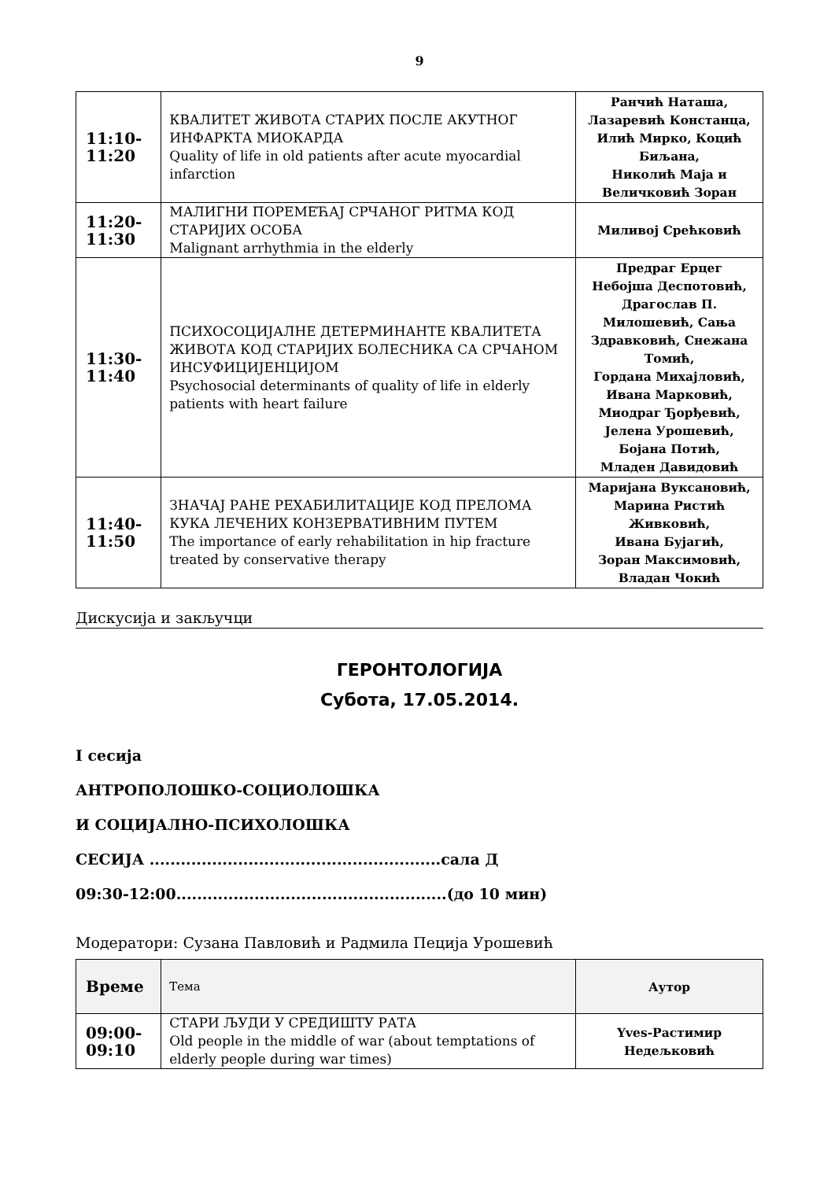9
| 11:10- 11:20 | КВАЛИТЕТ ЖИВОТА СТАРИХ ПОСЛЕ АКУТНОГ ИНФАРКТА МИОКАРДА Quality of life in old patients after acute myocardial infarction | Ранчић Наташа, Лазаревић Констанца, Илић Мирко, Коцић Биљана, Николић Маја и Величковић Зоран |
| 11:20- 11:30 | МАЛИГНИ ПОРЕМЕЋАЈ СРЧАНОГ РИТМА КОД СТАРИЈИХ ОСОБА Malignant arrhythmia in the elderly | Миливој Срећковић |
| 11:30- 11:40 | ПСИХОСОЦИЈАЛНЕ ДЕТЕРМИНАНТЕ КВАЛИТЕТА ЖИВОТА КОД СТАРИЈИХ БОЛЕСНИКА СА СРЧАНОМ ИНСУФИЦИЈЕНЦИЈОМ Psychosocial determinants of quality of life in elderly patients with heart failure | Предраг Ерцег Небојша Деспотовић, Драгослав П. Милошевић, Сања Здравковић, Снежана Томић, Гордана Михајловић, Ивана Марковић, Миодраг Ђорђевић, Јелена Урошевић, Бојана Потић, Младен Давидовић |
| 11:40- 11:50 | ЗНАЧАЈ РАНЕ РЕХАБИЛИТАЦИЈЕ КОД ПРЕЛОМА КУКА ЛЕЧЕНИХ КОНЗЕРВАТИВНИМ ПУТЕМ The importance of early rehabilitation in hip fracture treated by conservative therapy | Маријана Вуксановић, Марина Ристић Живковић, Ивана Бујагић, Зоран Максимовић, Владан Чокић |
Дискусија и закључци
ГЕРОНТОЛОГИЈА
Субота, 17.05.2014.
I сесија
АНТРОПОЛОШКО-СОЦИОЛОШКА
И СОЦИЈАЛНО-ПСИХОЛОШКА
СЕСИЈА ........................................................сала Д
09:30-12:00....................................................(до 10 мин)
Модератори: Сузана Павловић и Радмила Пеција Урошевић
| Време | Тема | Аутор |
| --- | --- | --- |
| 09:00- 09:10 | СТАРИ ЉУДИ У СРЕДИШТУ РАТА Old people in the middle of war (about temptations of elderly people during war times) | Yves-Растимир Недељковић |